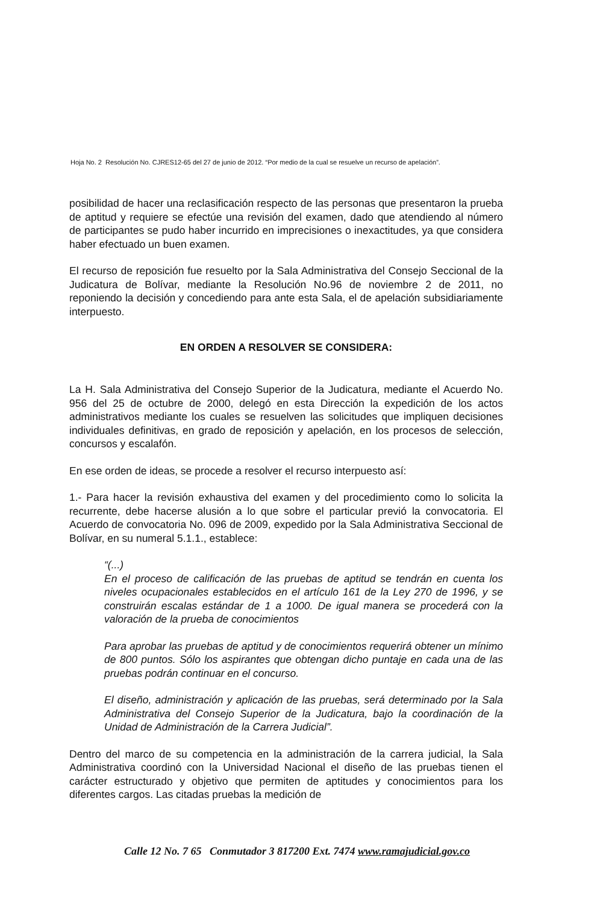Hoja No. 2 Resolución No. CJRES12-65 del 27 de junio de 2012. “Por medio de la cual se resuelve un recurso de apelación”.
posibilidad de hacer una reclasificación respecto de las personas que presentaron la prueba de aptitud y requiere se efectúe una revisión del examen, dado que atendiendo al número de participantes se pudo haber incurrido en imprecisiones o inexactitudes, ya que considera haber efectuado un buen examen.
El recurso de reposición fue resuelto por la Sala Administrativa del Consejo Seccional de la Judicatura de Bolívar, mediante la Resolución No.96 de noviembre 2 de 2011, no reponiendo la decisión y concediendo para ante esta Sala, el de apelación subsidiariamente interpuesto.
EN ORDEN A RESOLVER SE CONSIDERA:
La H. Sala Administrativa del Consejo Superior de la Judicatura, mediante el Acuerdo No. 956 del 25 de octubre de 2000, delegó en esta Dirección la expedición de los actos administrativos mediante los cuales se resuelven las solicitudes que impliquen decisiones individuales definitivas, en grado de reposición y apelación, en los procesos de selección, concursos y escalafón.
En ese orden de ideas, se procede a resolver el recurso interpuesto así:
1.- Para hacer la revisión exhaustiva del examen y del procedimiento como lo solicita la recurrente, debe hacerse alusión a lo que sobre el particular previó la convocatoria. El Acuerdo de convocatoria No. 096 de 2009, expedido por la Sala Administrativa Seccional de Bolívar, en su numeral 5.1.1., establece:
“(...)
En el proceso de calificación de las pruebas de aptitud se tendrán en cuenta los niveles ocupacionales establecidos en el artículo 161 de la Ley 270 de 1996, y se construirán escalas estándar de 1 a 1000. De igual manera se procederá con la valoración de la prueba de conocimientos
Para aprobar las pruebas de aptitud y de conocimientos requerirá obtener un mínimo de 800 puntos. Sólo los aspirantes que obtengan dicho puntaje en cada una de las pruebas podrán continuar en el concurso.
El diseño, administración y aplicación de las pruebas, será determinado por la Sala Administrativa del Consejo Superior de la Judicatura, bajo la coordinación de la Unidad de Administración de la Carrera Judicial”.
Dentro del marco de su competencia en la administración de la carrera judicial, la Sala Administrativa coordinó con la Universidad Nacional el diseño de las pruebas tienen el carácter estructurado y objetivo que permiten de aptitudes y conocimientos para los diferentes cargos. Las citadas pruebas la medición de
Calle 12 No. 7 65 Conmutador 3 817200 Ext. 7474 www.ramajudicial.gov.co